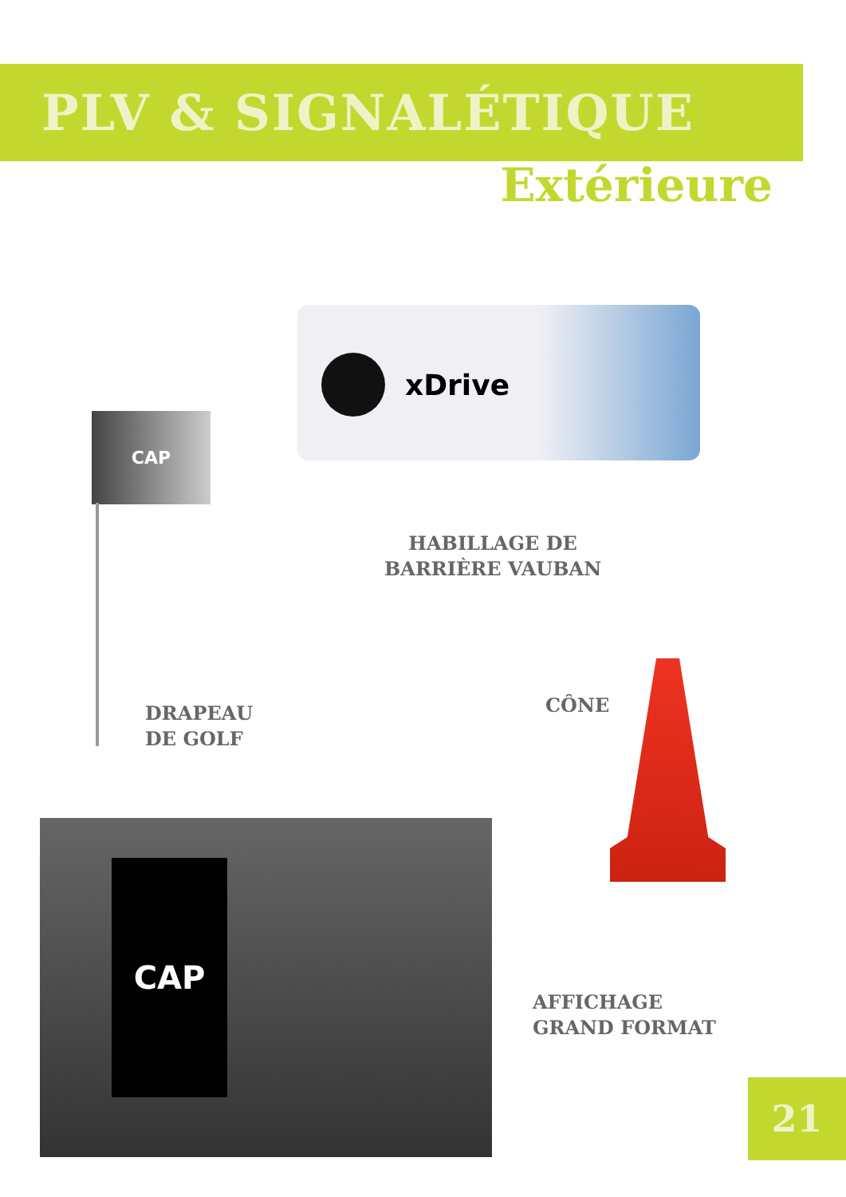PLV & SIGNALÉTIQUE
Extérieure
xDrive
HABILLAGE DE
BARRIÈRE VAUBAN
CAP
DRAPEAU
DE GOLF
CÔNE
CAP
AFFICHAGE
GRAND FORMAT
21